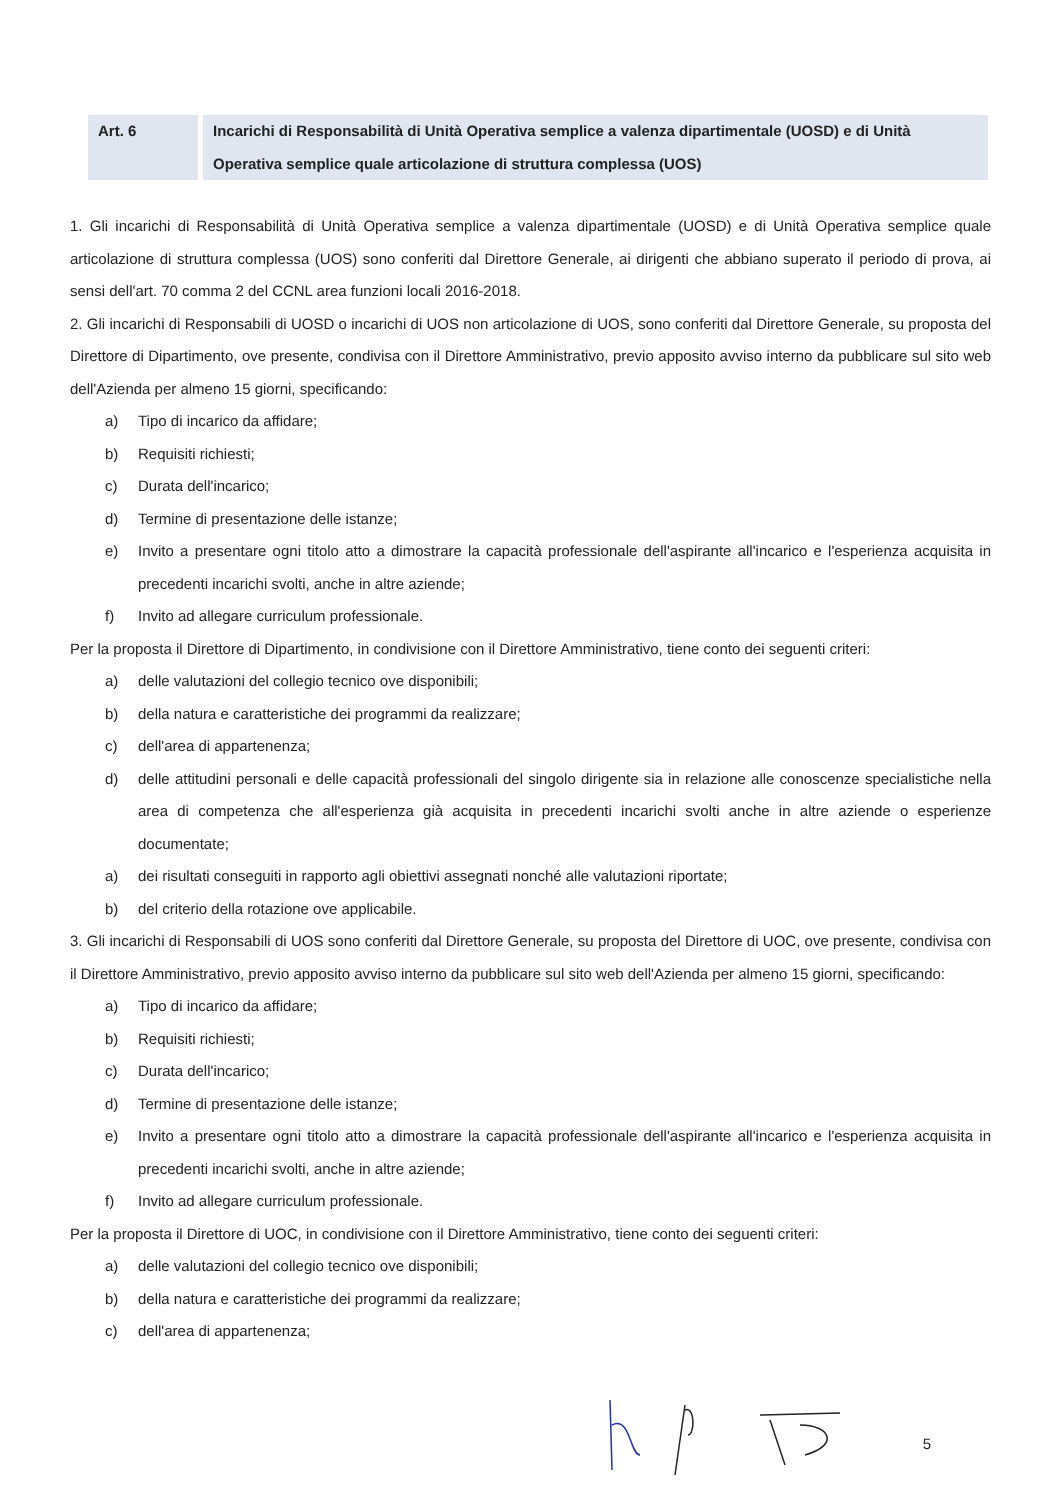Art. 6 Incarichi di Responsabilità di Unità Operativa semplice a valenza dipartimentale (UOSD) e di Unità Operativa semplice quale articolazione di struttura complessa (UOS)
1. Gli incarichi di Responsabilità di Unità Operativa semplice a valenza dipartimentale (UOSD) e di Unità Operativa semplice quale articolazione di struttura complessa (UOS) sono conferiti dal Direttore Generale, ai dirigenti che abbiano superato il periodo di prova, ai sensi dell'art. 70 comma 2 del CCNL area funzioni locali 2016-2018.
2. Gli incarichi di Responsabili di UOSD o incarichi di UOS non articolazione di UOS, sono conferiti dal Direttore Generale, su proposta del Direttore di Dipartimento, ove presente, condivisa con il Direttore Amministrativo, previo apposito avviso interno da pubblicare sul sito web dell'Azienda per almeno 15 giorni, specificando:
a) Tipo di incarico da affidare;
b) Requisiti richiesti;
c) Durata dell'incarico;
d) Termine di presentazione delle istanze;
e) Invito a presentare ogni titolo atto a dimostrare la capacità professionale dell'aspirante all'incarico e l'esperienza acquisita in precedenti incarichi svolti, anche in altre aziende;
f) Invito ad allegare curriculum professionale.
Per la proposta il Direttore di Dipartimento, in condivisione con il Direttore Amministrativo, tiene conto dei seguenti criteri:
a) delle valutazioni del collegio tecnico ove disponibili;
b) della natura e caratteristiche dei programmi da realizzare;
c) dell'area di appartenenza;
d) delle attitudini personali e delle capacità professionali del singolo dirigente sia in relazione alle conoscenze specialistiche nella area di competenza che all'esperienza già acquisita in precedenti incarichi svolti anche in altre aziende o esperienze documentate;
a) dei risultati conseguiti in rapporto agli obiettivi assegnati nonché alle valutazioni riportate;
b) del criterio della rotazione ove applicabile.
3. Gli incarichi di Responsabili di UOS sono conferiti dal Direttore Generale, su proposta del Direttore di UOC, ove presente, condivisa con il Direttore Amministrativo, previo apposito avviso interno da pubblicare sul sito web dell'Azienda per almeno 15 giorni, specificando:
a) Tipo di incarico da affidare;
b) Requisiti richiesti;
c) Durata dell'incarico;
d) Termine di presentazione delle istanze;
e) Invito a presentare ogni titolo atto a dimostrare la capacità professionale dell'aspirante all'incarico e l'esperienza acquisita in precedenti incarichi svolti, anche in altre aziende;
f) Invito ad allegare curriculum professionale.
Per la proposta il Direttore di UOC, in condivisione con il Direttore Amministrativo, tiene conto dei seguenti criteri:
a) delle valutazioni del collegio tecnico ove disponibili;
b) della natura e caratteristiche dei programmi da realizzare;
c) dell'area di appartenenza;
5